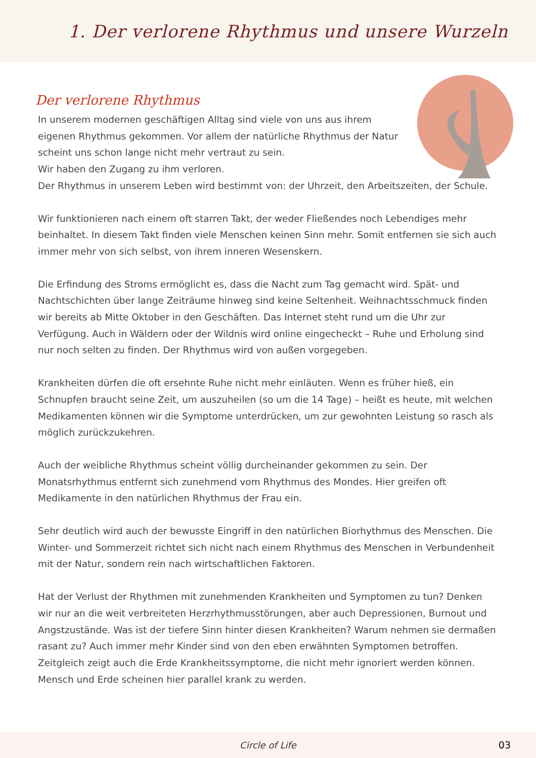1. Der verlorene Rhythmus und unsere Wurzeln
Der verlorene Rhythmus
In unserem modernen geschäftigen Alltag sind viele von uns aus ihrem
eigenen Rhythmus gekommen. Vor allem der natürliche Rhythmus der Natur
scheint uns schon lange nicht mehr vertraut zu sein.
Wir haben den Zugang zu ihm verloren.
Der Rhythmus in unserem Leben wird bestimmt von: der Uhrzeit, den Arbeitszeiten, der Schule.
Wir funktionieren nach einem oft starren Takt, der weder Fließendes noch Lebendiges mehr beinhaltet. In diesem Takt finden viele Menschen keinen Sinn mehr. Somit entfernen sie sich auch immer mehr von sich selbst, von ihrem inneren Wesenskern.
Die Erfindung des Stroms ermöglicht es, dass die Nacht zum Tag gemacht wird. Spät- und Nachtschichten über lange Zeiträume hinweg sind keine Seltenheit. Weihnachtsschmuck finden wir bereits ab Mitte Oktober in den Geschäften. Das Internet steht rund um die Uhr zur Verfügung. Auch in Wäldern oder der Wildnis wird online eingecheckt – Ruhe und Erholung sind nur noch selten zu finden. Der Rhythmus wird von außen vorgegeben.
Krankheiten dürfen die oft ersehnte Ruhe nicht mehr einläuten. Wenn es früher hieß, ein Schnupfen braucht seine Zeit, um auszuheilen (so um die 14 Tage) – heißt es heute, mit welchen Medikamenten können wir die Symptome unterdrücken, um zur gewohnten Leistung so rasch als möglich zurückzukehren.
Auch der weibliche Rhythmus scheint völlig durcheinander gekommen zu sein. Der Monatsrhythmus entfernt sich zunehmend vom Rhythmus des Mondes. Hier greifen oft Medikamente in den natürlichen Rhythmus der Frau ein.
Sehr deutlich wird auch der bewusste Eingriff in den natürlichen Biorhythmus des Menschen. Die Winter- und Sommerzeit richtet sich nicht nach einem Rhythmus des Menschen in Verbundenheit mit der Natur, sondern rein nach wirtschaftlichen Faktoren.
Hat der Verlust der Rhythmen mit zunehmenden Krankheiten und Symptomen zu tun? Denken wir nur an die weit verbreiteten Herzrhythmusstörungen, aber auch Depressionen, Burnout und Angstzustände. Was ist der tiefere Sinn hinter diesen Krankheiten? Warum nehmen sie dermaßen rasant zu? Auch immer mehr Kinder sind von den eben erwähnten Symptomen betroffen. Zeitgleich zeigt auch die Erde Krankheitssymptome, die nicht mehr ignoriert werden können. Mensch und Erde scheinen hier parallel krank zu werden.
Circle of Life 03